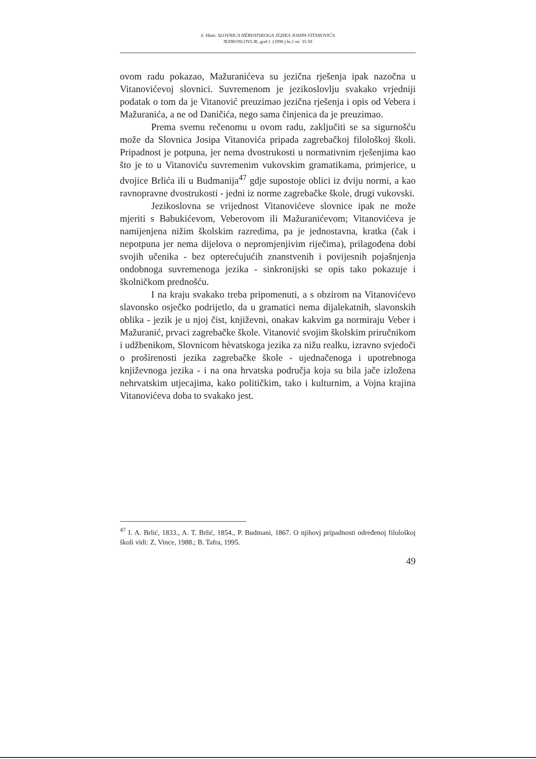S. Ham: SLOVNICA HÈRVATSKOGA JEZIKA JOSIPA VITANOVIĆA
JEZIKOSLOVLJE, god.1. (1998.) br.1 str. 35-50
ovom radu pokazao, Mažuranićeva su jezična rješenja ipak nazočna u Vitanovićevoj slovnici. Suvremenom je jezikoslovlju svakako vrjedniji podatak o tom da je Vitanović preuzimao jezična rješenja i opis od Vebera i Mažuranića, a ne od Daničića, nego sama činjenica da je preuzimao.
Prema svemu rečenomu u ovom radu, zaključiti se sa sigurnošću može da Slovnica Josipa Vitanovića pripada zagrebačkoj filološkoj školi. Pripadnost je potpuna, jer nema dvostrukosti u normativnim rješenjima kao što je to u Vitanoviću suvremenim vukovskim gramatikama, primjerice, u dvojice Brlića ili u Budmanija<sup>47</sup> gdje supostoje oblici iz dviju normi, a kao ravnopravne dvostrukosti - jedni iz norme zagrebačke škole, drugi vukovski.
Jezikoslovna se vrijednost Vitanovićeve slovnice ipak ne može mjeriti s Babukićevom, Veberovom ili Mažuranićevom; Vitanovićeva je namijenjena nižim školskim razredima, pa je jednostavna, kratka (čak i nepotpuna jer nema dijelova o nepromjenjivim riječima), prilagođena dobi svojih učenika - bez opterećujućih znanstvenih i povijesnih pojašnjenja ondobnoga suvremenoga jezika - sinkronijski se opis tako pokazuje i školničkom prednošću.
I na kraju svakako treba pripomenuti, a s obzirom na Vitanovićevo slavonsko osječko podrijetlo, da u gramatici nema dijalekatnih, slavonskih oblika - jezik je u njoj čist, književni, onakav kakvim ga normiraju Veber i Mažuranić, prvaci zagrebačke škole. Vitanović svojim školskim priručnikom i udžbenikom, Slovnicom hèvatskoga jezika za nižu realku, izravno svjedoči o proširenosti jezika zagrebačke škole - ujednačenoga i upotrebnoga književnoga jezika - i na ona hrvatska područja koja su bila jače izložena nehrvatskim utjecajima, kako političkim, tako i kulturnim, a Vojna krajina Vitanovićeva doba to svakako jest.
<sup>47</sup> I. A. Brlić, 1833., A. T. Brlić, 1854., P. Budmani, 1867. O njihovj pripadnosti određenoj filološkoj školi vidi: Z, Vince, 1988.; B. Tafra, 1995.
49